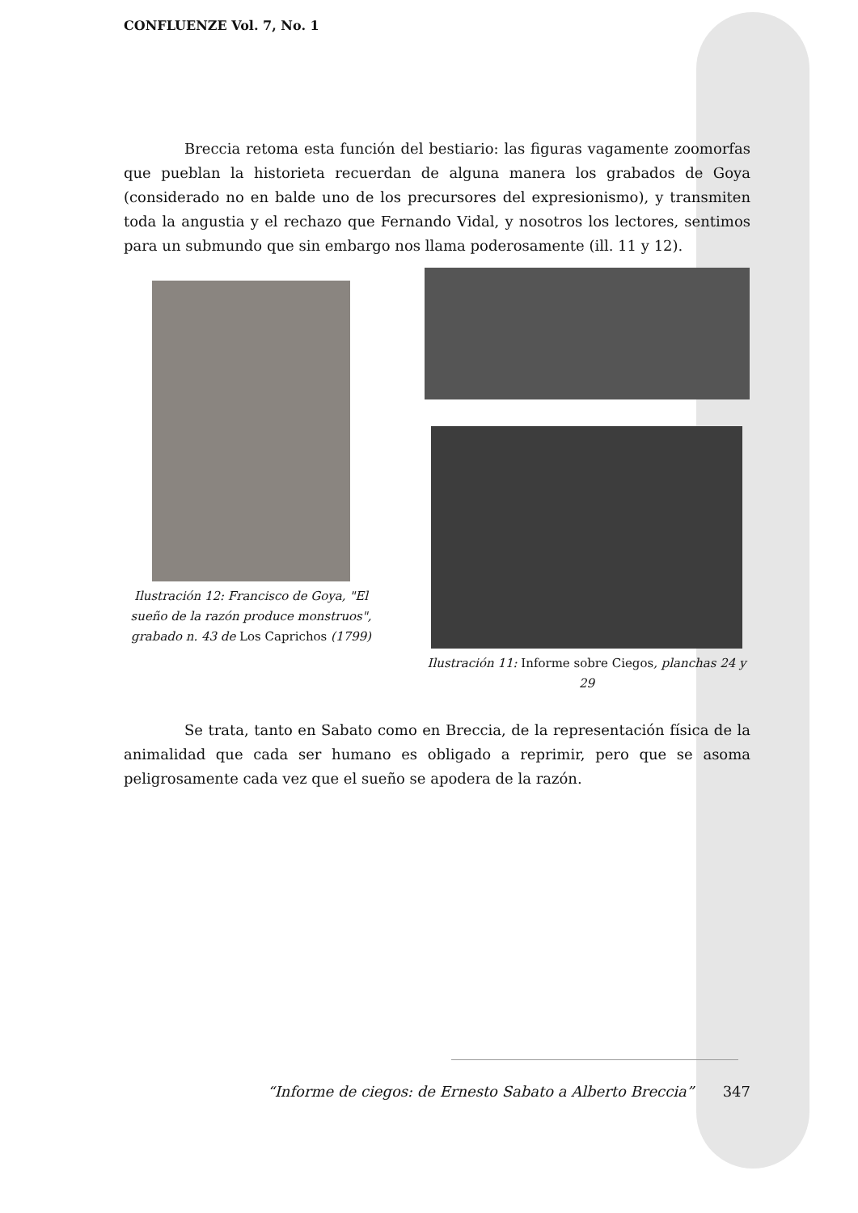CONFLUENZE Vol. 7, No. 1
Breccia retoma esta función del bestiario: las figuras vagamente zoomorfas que pueblan la historieta recuerdan de alguna manera los grabados de Goya (considerado no en balde uno de los precursores del expresionismo), y transmiten toda la angustia y el rechazo que Fernando Vidal, y nosotros los lectores, sentimos para un submundo que sin embargo nos llama poderosamente (ill. 11 y 12).
Ilustración 12: Francisco de Goya, "El sueño de la razón produce monstruos", grabado n. 43 de Los Caprichos (1799)
Ilustración 11: Informe sobre Ciegos, planchas 24 y 29
Se trata, tanto en Sabato como en Breccia, de la representación física de la animalidad que cada ser humano es obligado a reprimir, pero que se asoma peligrosamente cada vez que el sueño se apodera de la razón.
“Informe de ciegos: de Ernesto Sabato a Alberto Breccia” 347